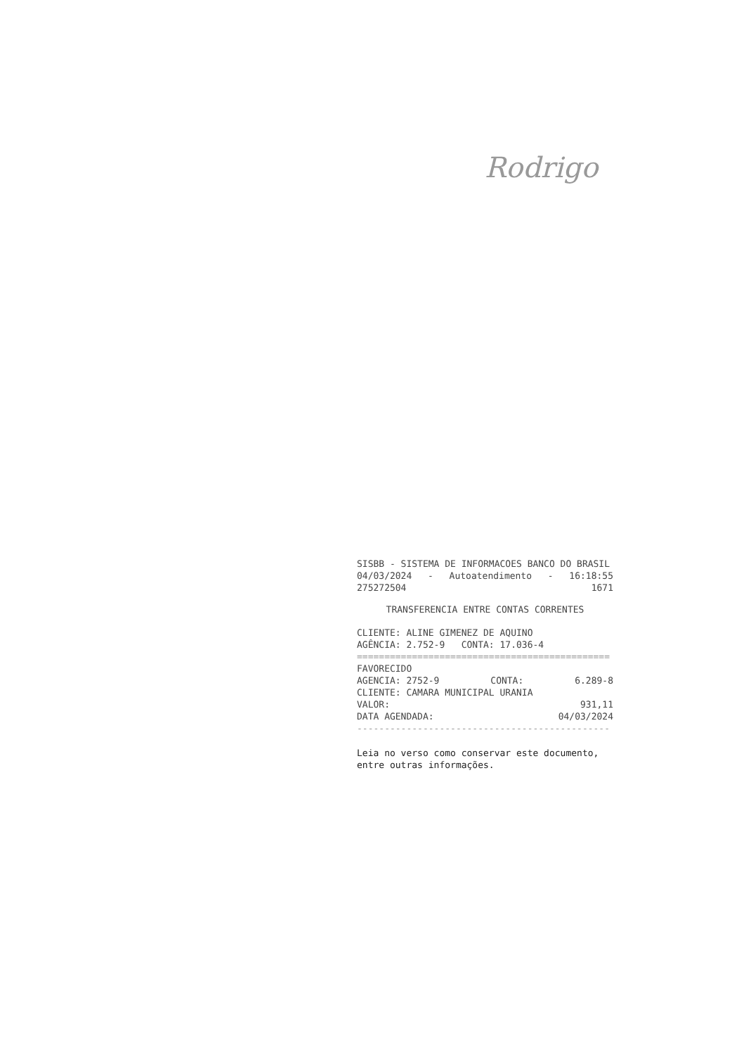Rodrigo
SISBB - SISTEMA DE INFORMACOES BANCO DO BRASIL
04/03/2024 - Autoatendimento - 16:18:55
275272504 1671
TRANSFERENCIA ENTRE CONTAS CORRENTES
CLIENTE: ALINE GIMENEZ DE AQUINO
AGÊNCIA: 2.752-9 CONTA: 17.036-4
==============================================
FAVORECIDO
AGENCIA: 2752-9 CONTA: 6.289-8
CLIENTE: CAMARA MUNICIPAL URANIA
VALOR: 931,11
DATA AGENDADA: 04/03/2024
----------------------------------------------
Leia no verso como conservar este documento,
entre outras informações.